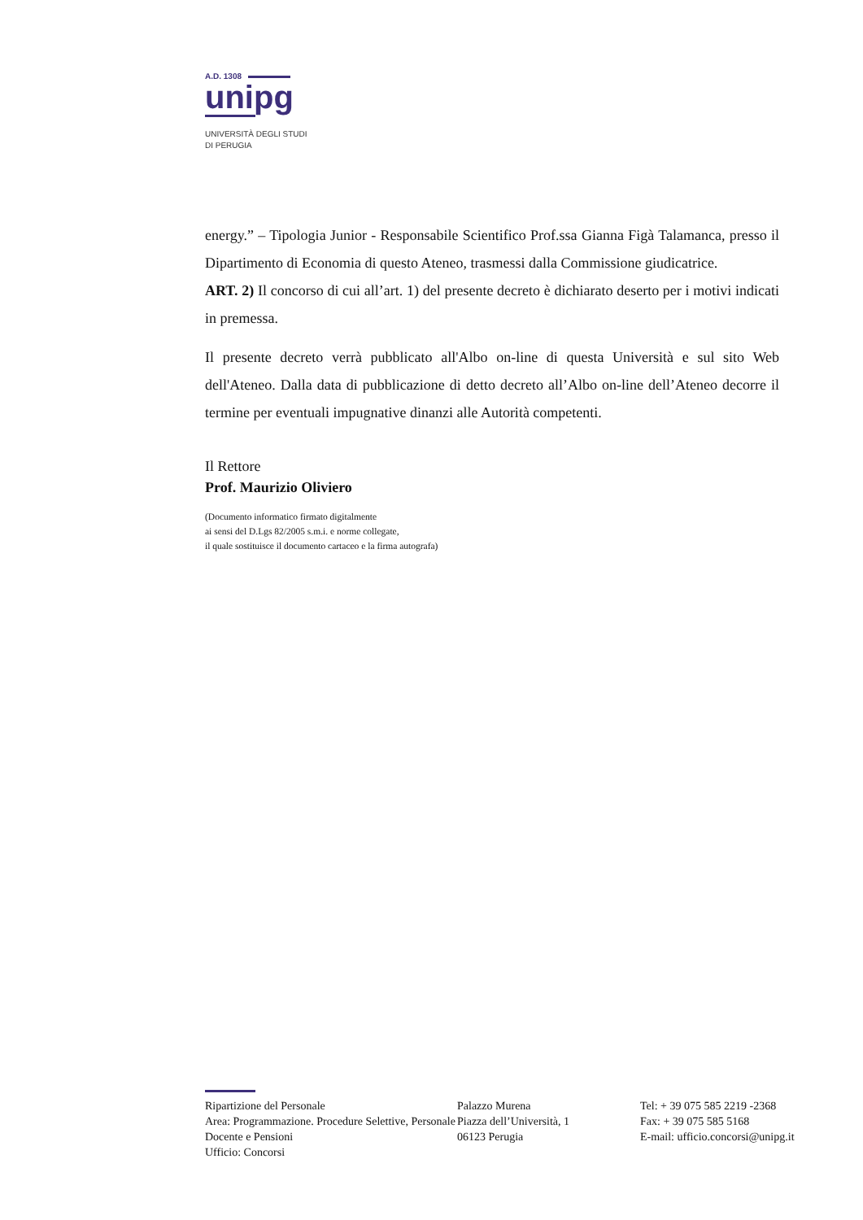A.D. 1308
unipg
UNIVERSITÀ DEGLI STUDI
DI PERUGIA
energy.” – Tipologia Junior - Responsabile Scientifico Prof.ssa Gianna Figà Talamanca, presso il Dipartimento di Economia di questo Ateneo, trasmessi dalla Commissione giudicatrice.
ART. 2) Il concorso di cui all’art. 1) del presente decreto è dichiarato deserto per i motivi indicati in premessa.
Il presente decreto verrà pubblicato all'Albo on-line di questa Università e sul sito Web dell'Ateneo. Dalla data di pubblicazione di detto decreto all’Albo on-line dell’Ateneo decorre il termine per eventuali impugnative dinanzi alle Autorità competenti.
Il Rettore
Prof. Maurizio Oliviero
(Documento informatico firmato digitalmente
ai sensi del D.Lgs 82/2005 s.m.i. e norme collegate,
il quale sostituisce il documento cartaceo e la firma autografa)
Ripartizione del Personale
Area: Programmazione. Procedure Selettive, Personale Docente e Pensioni
Ufficio: Concorsi
Palazzo Murena
Piazza dell’Università, 1
06123 Perugia
Tel: + 39 075 585 2219 -2368
Fax: + 39 075 585 5168
E-mail: ufficio.concorsi@unipg.it